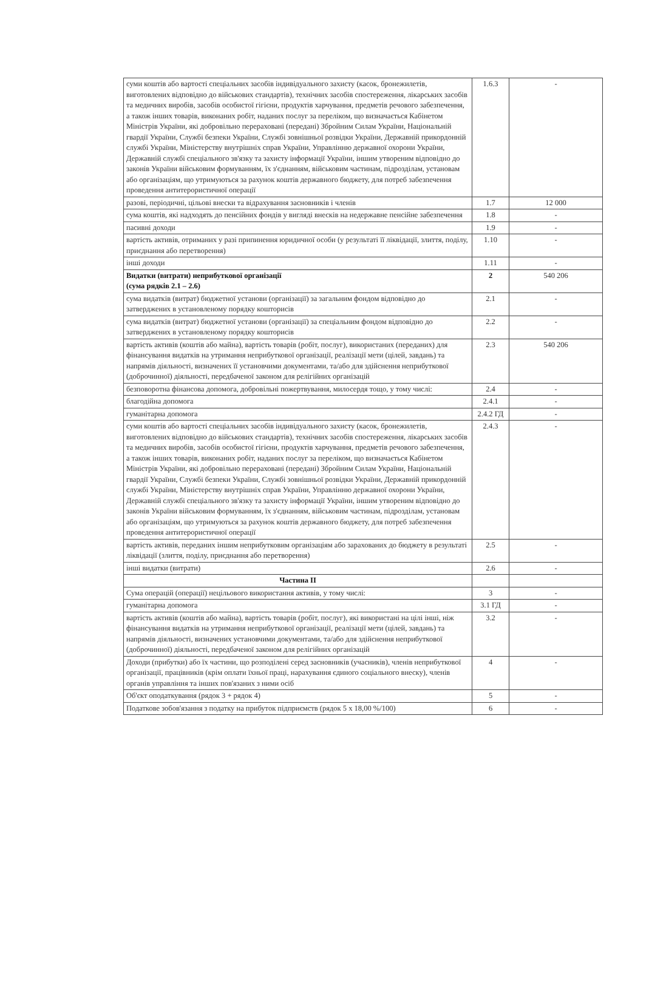| суми коштів або вартості спеціальних засобів індивідуального захисту (касок, бронежилетів, виготовлених відповідно до військових стандартів), технічних засобів спостереження, лікарських засобів та медичних виробів, засобів особистої гігієни, продуктів харчування, предметів речового забезпечення, а також інших товарів, виконаних робіт, наданих послуг за переліком, що визначається Кабінетом Міністрів України, які добровільно перераховані (передані) Збройним Силам України, Національній гвардії України, Службі безпеки України, Службі зовнішньої розвідки України, Державній прикордонній службі України, Міністерству внутрішніх справ України, Управлінню державної охорони України, Державній службі спеціального зв'язку та захисту інформації України, іншим утвореним відповідно до законів України військовим формуванням, їх з'єднанням, військовим частинам, підрозділам, установам або організаціям, що утримуються за рахунок коштів державного бюджету, для потреб забезпечення проведення антитерористичної операції | 1.6.3 | - |
| разові, періодичні, цільові внески та відрахування засновників і членів | 1.7 | 12 000 |
| сума коштів, які надходять до пенсійних фондів у вигляді внесків на недержавне пенсійне забезпечення | 1.8 | - |
| пасивні доходи | 1.9 | - |
| вартість активів, отриманих у разі припинення юридичної особи (у результаті її ліквідації, злиття, поділу, приєднання або перетворення) | 1.10 | - |
| інші доходи | 1.11 | - |
| Видатки (витрати) неприбуткової організації (сума рядків 2.1 – 2.6) | 2 | 540 206 |
| сума видатків (витрат) бюджетної установи (організації) за загальним фондом відповідно до затверджених в установленому порядку кошторисів | 2.1 | - |
| сума видатків (витрат) бюджетної установи (організації) за спеціальним фондом відповідно до затверджених в установленому порядку кошторисів | 2.2 | - |
| вартість активів (коштів або майна), вартість товарів (робіт, послуг), використаних (переданих) для фінансування видатків на утримання неприбуткової організації, реалізації мети (цілей, завдань) та напрямів діяльності, визначених її установчими документами, та/або для здійснення неприбуткової (доброчинної) діяльності, передбаченої законом для релігійних організацій | 2.3 | 540 206 |
| безповоротна фінансова допомога, добровільні пожертвування, милосердя тощо, у тому числі: | 2.4 | - |
| благодійна допомога | 2.4.1 | - |
| гуманітарна допомога | 2.4.2 ГД | - |
| суми коштів або вартості спеціальних засобів індивідуального захисту (касок, бронежилетів, виготовлених відповідно до військових стандартів), технічних засобів спостереження, лікарських засобів та медичних виробів, засобів особистої гігієни, продуктів харчування, предметів речового забезпечення, а також інших товарів, виконаних робіт, наданих послуг за переліком, що визначається Кабінетом Міністрів України, які добровільно перераховані (передані) Збройним Силам України, Національній гвардії України, Службі безпеки України, Службі зовнішньої розвідки України, Державній прикордонній службі України, Міністерству внутрішніх справ України, Управлінню державної охорони України, Державній службі спеціального зв'язку та захисту інформації України, іншим утвореним відповідно до законів України військовим формуванням, їх з'єднанням, військовим частинам, підрозділам, установам або організаціям, що утримуються за рахунок коштів державного бюджету, для потреб забезпечення проведення антитерористичної операції | 2.4.3 | - |
| вартість активів, переданих іншим неприбутковим організаціям або зарахованих до бюджету в результаті ліквідації (злиття, поділу, приєднання або перетворення) | 2.5 | - |
| інші видатки (витрати) | 2.6 | - |
| Частина II | | |
| Сума операцій (операції) нецільового використання активів, у тому числі: | 3 | - |
| гуманітарна допомога | 3.1 ГД | - |
| вартість активів (коштів або майна), вартість товарів (робіт, послуг), які використані на цілі інші, ніж фінансування видатків на утримання неприбуткової організації, реалізації мети (цілей, завдань) та напрямів діяльності, визначених установчими документами, та/або для здійснення неприбуткової (доброчинної) діяльності, передбаченої законом для релігійних організацій | 3.2 | - |
| Доходи (прибутки) або їх частини, що розподілені серед засновників (учасників), членів неприбуткової організації, працівників (крім оплати їхньої праці, нарахування єдиного соціального внеску), членів органів управління та інших пов'язаних з ними осіб | 4 | - |
| Об'єкт оподаткування (рядок 3 + рядок 4) | 5 | - |
| Податкове зобов'язання з податку на прибуток підприємств (рядок 5 х 18,00 %/100) | 6 | - |